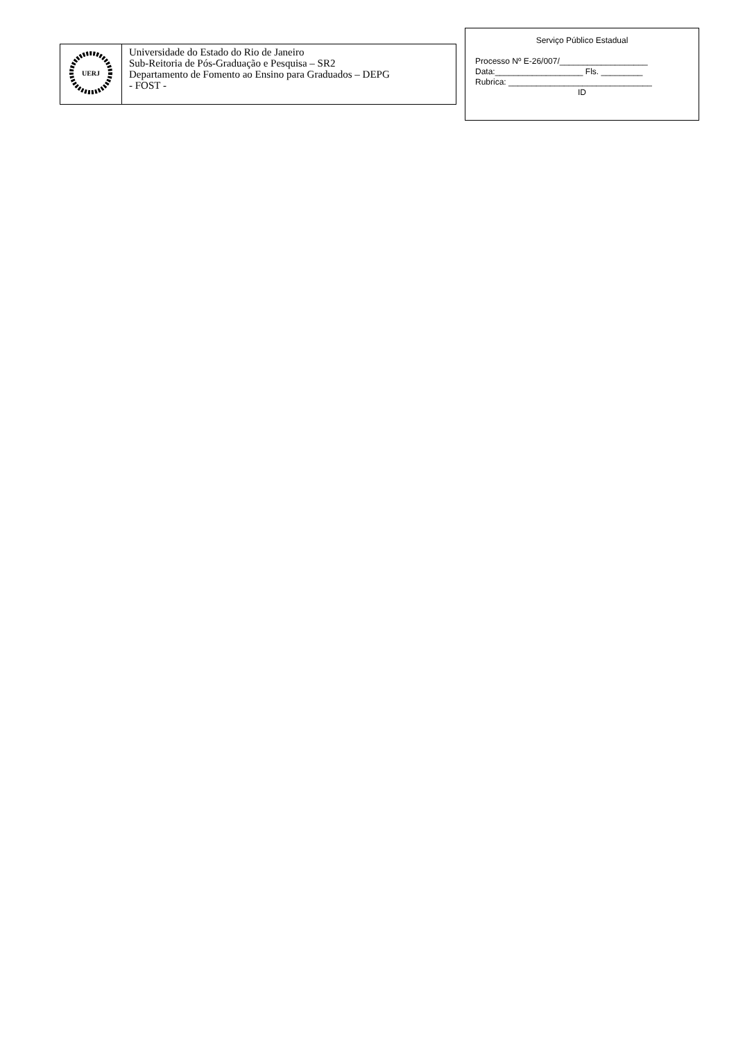| UERJ | Universidade do Estado do Rio de Janeiro Sub-Reitoria de Pós-Graduação e Pesquisa – SR2 Departamento de Fomento ao Ensino para Graduados – DEPG - FOST - |
Serviço Público Estadual
Processo Nº E-26/007/___________________
Data:___________________ Fls. _________
Rubrica: _______________________________
ID